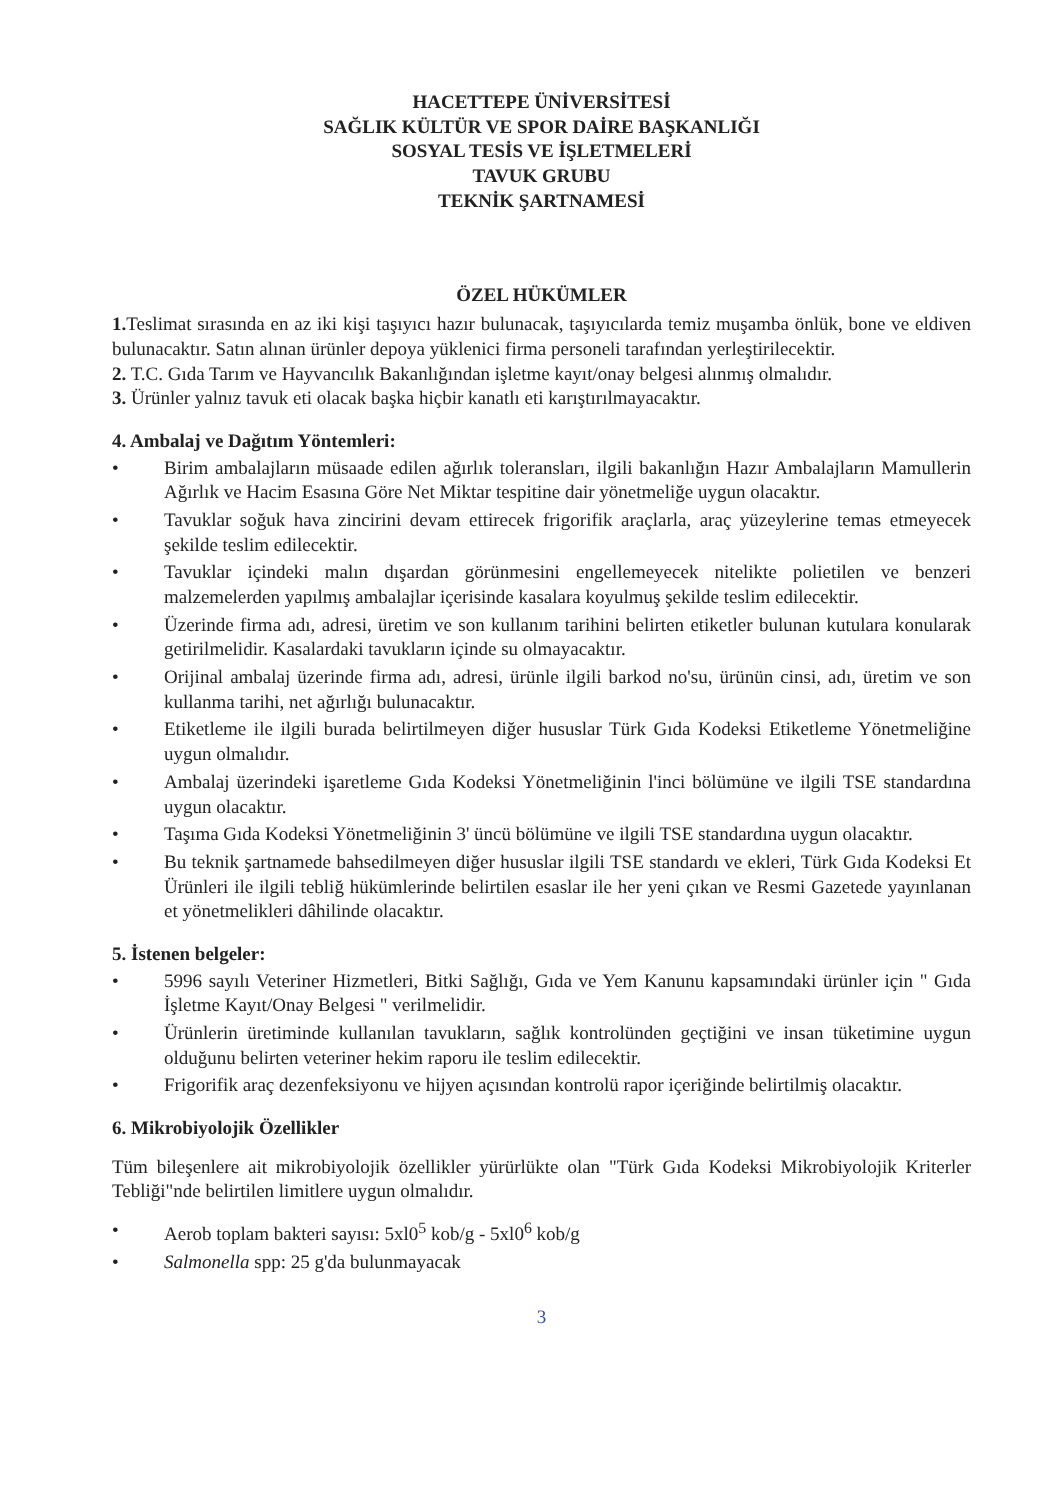HACETTEPE ÜNİVERSİTESİ
SAĞLIK KÜLTÜR VE SPOR DAİRE BAŞKANLIĞI
SOSYAL TESİS VE İŞLETMELERİ
TAVUK GRUBU
TEKNİK ŞARTNAMESİ
ÖZEL HÜKÜMLER
1. Teslimat sırasında en az iki kişi taşıyıcı hazır bulunacak, taşıyıcılarda temiz muşamba önlük, bone ve eldiven bulunacaktır. Satın alınan ürünler depoya yüklenici firma personeli tarafından yerleştirilecektir.
2. T.C. Gıda Tarım ve Hayvancılık Bakanlığından işletme kayıt/onay belgesi alınmış olmalıdır.
3. Ürünler yalnız tavuk eti olacak başka hiçbir kanatlı eti karıştırılmayacaktır.
4. Ambalaj ve Dağıtım Yöntemleri:
• Birim ambalajların müsaade edilen ağırlık toleransları, ilgili bakanlığın Hazır Ambalajların Mamullerin Ağırlık ve Hacim Esasına Göre Net Miktar tespitine dair yönetmeliğe uygun olacaktır.
• Tavuklar soğuk hava zincirini devam ettirecek frigorifik araçlarla, araç yüzeylerine temas etmeyecek şekilde teslim edilecektir.
• Tavuklar içindeki malın dışardan görünmesini engellemeyecek nitelikte polietilen ve benzeri malzemelerden yapılmış ambalajlar içerisinde kasalara koyulmuş şekilde teslim edilecektir.
• Üzerinde firma adı, adresi, üretim ve son kullanım tarihini belirten etiketler bulunan kutulara konularak getirilmelidir. Kasalardaki tavukların içinde su olmayacaktır.
• Orijinal ambalaj üzerinde firma adı, adresi, ürünle ilgili barkod no'su, ürünün cinsi, adı, üretim ve son kullanma tarihi, net ağırlığı bulunacaktır.
• Etiketleme ile ilgili burada belirtilmeyen diğer hususlar Türk Gıda Kodeksi Etiketleme Yönetmeliğine uygun olmalıdır.
• Ambalaj üzerindeki işaretleme Gıda Kodeksi Yönetmeliğinin l'inci bölümüne ve ilgili TSE standardına uygun olacaktır.
• Taşıma Gıda Kodeksi Yönetmeliğinin 3' üncü bölümüne ve ilgili TSE standardına uygun olacaktır.
• Bu teknik şartnamede bahsedilmeyen diğer hususlar ilgili TSE standardı ve ekleri, Türk Gıda Kodeksi Et Ürünleri ile ilgili tebliğ hükümlerinde belirtilen esaslar ile her yeni çıkan ve Resmi Gazetede yayınlanan et yönetmelikleri dâhilinde olacaktır.
5. İstenen belgeler:
• 5996 sayılı Veteriner Hizmetleri, Bitki Sağlığı, Gıda ve Yem Kanunu kapsamındaki ürünler için " Gıda İşletme Kayıt/Onay Belgesi " verilmelidir.
• Ürünlerin üretiminde kullanılan tavukların, sağlık kontrolünden geçtiğini ve insan tüketimine uygun olduğunu belirten veteriner hekim raporu ile teslim edilecektir.
• Frigorifik araç dezenfeksiyonu ve hijyen açısından kontrolü rapor içeriğinde belirtilmiş olacaktır.
6. Mikrobiyolojik Özellikler
Tüm bileşenlere ait mikrobiyolojik özellikler yürürlükte olan "Türk Gıda Kodeksi Mikrobiyolojik Kriterler Tebliği"nde belirtilen limitlere uygun olmalıdır.
• Aerob toplam bakteri sayısı: 5xl0<sup>5</sup> kob/g - 5xl0<sup>6</sup> kob/g
• Salmonella spp: 25 g'da bulunmayacak
3